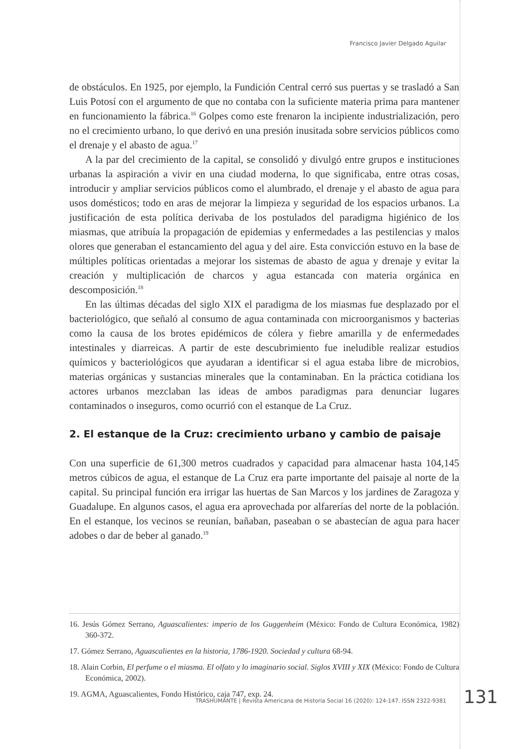Francisco Javier Delgado Aguilar
de obstáculos. En 1925, por ejemplo, la Fundición Central cerró sus puertas y se trasladó a San Luis Potosí con el argumento de que no contaba con la suficiente materia prima para mantener en funcionamiento la fábrica.<sup>16</sup> Golpes como este frenaron la incipiente industrialización, pero no el crecimiento urbano, lo que derivó en una presión inusitada sobre servicios públicos como el drenaje y el abasto de agua.<sup>17</sup>
A la par del crecimiento de la capital, se consolidó y divulgó entre grupos e instituciones urbanas la aspiración a vivir en una ciudad moderna, lo que significaba, entre otras cosas, introducir y ampliar servicios públicos como el alumbrado, el drenaje y el abasto de agua para usos domésticos; todo en aras de mejorar la limpieza y seguridad de los espacios urbanos. La justificación de esta política derivaba de los postulados del paradigma higiénico de los miasmas, que atribuía la propagación de epidemias y enfermedades a las pestilencias y malos olores que generaban el estancamiento del agua y del aire. Esta convicción estuvo en la base de múltiples políticas orientadas a mejorar los sistemas de abasto de agua y drenaje y evitar la creación y multiplicación de charcos y agua estancada con materia orgánica en descomposición.<sup>18</sup>
En las últimas décadas del siglo XIX el paradigma de los miasmas fue desplazado por el bacteriológico, que señaló al consumo de agua contaminada con microorganismos y bacterias como la causa de los brotes epidémicos de cólera y fiebre amarilla y de enfermedades intestinales y diarreicas. A partir de este descubrimiento fue ineludible realizar estudios químicos y bacteriológicos que ayudaran a identificar si el agua estaba libre de microbios, materias orgánicas y sustancias minerales que la contaminaban. En la práctica cotidiana los actores urbanos mezclaban las ideas de ambos paradigmas para denunciar lugares contaminados o inseguros, como ocurrió con el estanque de La Cruz.
2. El estanque de la Cruz: crecimiento urbano y cambio de paisaje
Con una superficie de 61,300 metros cuadrados y capacidad para almacenar hasta 104,145 metros cúbicos de agua, el estanque de La Cruz era parte importante del paisaje al norte de la capital. Su principal función era irrigar las huertas de San Marcos y los jardines de Zaragoza y Guadalupe. En algunos casos, el agua era aprovechada por alfarerías del norte de la población. En el estanque, los vecinos se reunían, bañaban, paseaban o se abastecían de agua para hacer adobes o dar de beber al ganado.<sup>19</sup>
16. Jesús Gómez Serrano, Aguascalientes: imperio de los Guggenheim (México: Fondo de Cultura Económica, 1982) 360-372.
17. Gómez Serrano, Aguascalientes en la historia, 1786-1920. Sociedad y cultura 68-94.
18. Alain Corbin, El perfume o el miasma. El olfato y lo imaginario social. Siglos XVIII y XIX (México: Fondo de Cultura Económica, 2002).
19. AGMA, Aguascalientes, Fondo Histórico, caja 747, exp. 24.
TRASHUMANTE | Revista Americana de Historia Social 16 (2020): 124-147. ISSN 2322-9381
131